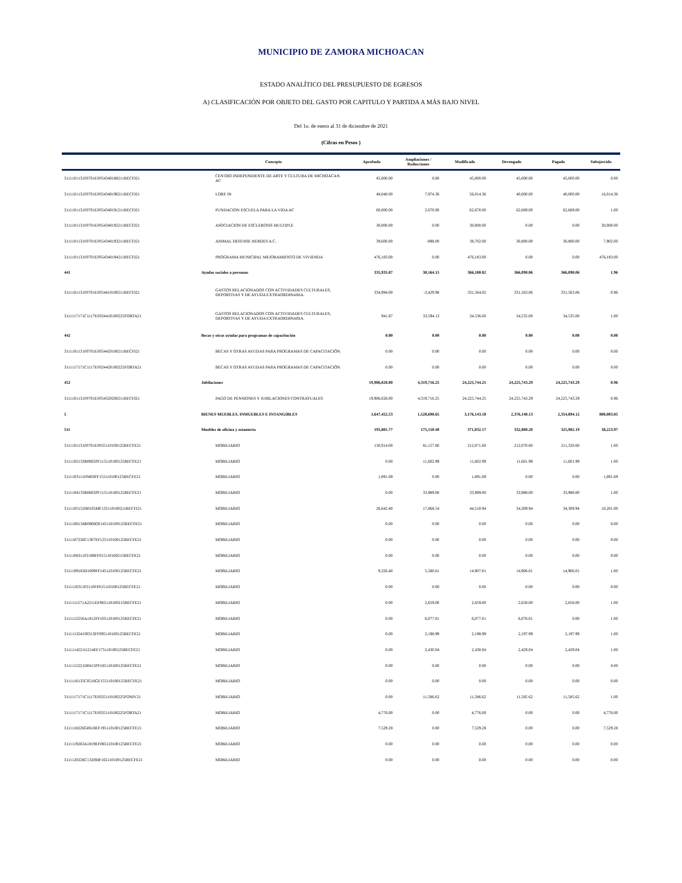MUNICIPIO DE ZAMORA MICHOACAN
ESTADO ANALÍTICO DEL PRESUPUESTO DE EGRESOS
A) CLASIFICACIÓN POR OBJETO DEL GASTO POR CAPITULO Y PARTIDA A MÁS BAJO NIVEL
Del 1o. de enero al 31 de diciembre de 2021
(Cifras en Pesos )
| | Concepto | Aprobado | Ampliaciones / Reducciones | Modificado | Devengado | Pagado | Subejercido |
| --- | --- | --- | --- | --- | --- | --- | --- |
| 3111101131F0701EF054340188211RECFI21 | CENTRO INDEPENDIENTE DE ARTE Y CULTURA DE MICHOACAN AC | 45,000.00 | 0.00 | 45,000.00 | 45,000.00 | 45,000.00 | 0.00 |
| 3111101131F0701EF054340190211RECFI21 | LORE IN | 48,040.00 | 7,974.36 | 56,014.36 | 40,000.00 | 40,000.00 | 16,014.36 |
| 3111101131F0701EF054340191211RECFI21 | FUNDACION ESCUELA PARA LA VIDA AC | 60,000.00 | 2,670.00 | 62,670.00 | 62,669.00 | 62,669.00 | 1.00 |
| 3111101131F0701EF054340192211RECFI21 | ASOCIACION DE ESCLEROSIS MULTIPLE | 30,000.00 | 0.00 | 30,000.00 | 0.00 | 0.00 | 30,000.00 |
| 3111101131F0701EF054340193211RECFI21 | ANIMAL DEFENSE HEROES A.C. | 39,600.00 | -898.00 | 38,702.00 | 30,800.00 | 30,800.00 | 7,902.00 |
| 3111101131F0701EF054340194211RECFI21 | PROGRAMA MUNICIPAL MEJORAMIENTO DE VIVIENDA | 476,183.00 | 0.00 | 476,183.00 | 0.00 | 0.00 | 476,183.00 |
| 441 | Ayudas sociales a personas | 335,935.87 | 30,164.15 | 366,100.02 | 366,098.06 | 366,098.06 | 1.96 |
| 3111101131F0701EF054410100211RECFI21 | GASTOS RELACIONADOS CON ACTIVIDADES CULTURALES, DEPORTIVAS Y DE AYUDA EXTRAORDINARIA. | 334,994.00 | -3,429.98 | 331,564.02 | 331,563.06 | 331,563.06 | 0.96 |
| 3111117171C1117EF024410100225FORTA21 | GASTOS RELACIONADOS CON ACTIVIDADES CULTURALES, DEPORTIVAS Y DE AYUDA EXTRAORDINARIA. | 941.87 | 33,594.13 | 34,536.00 | 34,535.00 | 34,535.00 | 1.00 |
| 442 | Becas y otras ayudas para programas de capacitación | 0.00 | 0.00 | 0.00 | 0.00 | 0.00 | 0.00 |
| 3111101131F0701EF054420100211RECFI21 | BECAS Y OTRAS AYUDAS PARA PROGRAMAS DE CAPACITACIÓN. | 0.00 | 0.00 | 0.00 | 0.00 | 0.00 | 0.00 |
| 3111117171C1117EF024420100225FORTA21 | BECAS Y OTRAS AYUDAS PARA PROGRAMAS DE CAPACITACIÓN. | 0.00 | 0.00 | 0.00 | 0.00 | 0.00 | 0.00 |
| 452 | Jubilaciones | 19,906,028.00 | 4,319,716.25 | 24,225,744.25 | 24,225,743.29 | 24,225,743.29 | 0.96 |
| 3111101131F0701EF054520200211RECFI21 | PAGO DE PENSIONES Y JUBILACIONES CONTRATUALES | 19,906,028.00 | 4,319,716.25 | 24,225,744.25 | 24,225,743.29 | 24,225,743.29 | 0.96 |
| 5 | BIENES MUEBLES, INMUEBLES E INTANGIBLES | 1,647,452.53 | 1,528,690.65 | 3,176,143.18 | 2,376,140.13 | 2,354,894.12 | 800,003.05 |
| 511 | Muebles de oficina y estantería | 195,881.77 | 175,150.40 | 371,032.17 | 332,808.20 | 325,982.19 | 38,223.97 |
| 3111101131F0701EF055110100125RECFE21 | MOBILIARIO | 130,914.00 | 81,157.60 | 212,071.60 | 212,070.60 | 211,320.60 | 1.00 |
| 3111102133R0602PF115110100125RECFE21 | MOBILIARIO | 0.00 | 11,602.99 | 11,602.99 | 11,601.99 | 11,601.99 | 1.00 |
| 3111103111F0403PF155110100125RECFE21 | MOBILIARIO | 1,891.69 | 0.00 | 1,891.69 | 0.00 | 0.00 | 1,891.69 |
| 3111104133R0602PF115110100125RECFE21 | MOBILIARIO | 0.00 | 33,989.00 | 33,989.00 | 33,988.00 | 33,988.00 | 1.00 |
| 3111105152H0105MF135110100211RECFI21 | MOBILIARIO | 26,642.40 | 17,868.54 | 44,510.94 | 34,309.94 | 34,309.94 | 10,201.00 |
| 3111106134R0806OF145110100125RECFE21 | MOBILIARIO | 0.00 | 0.00 | 0.00 | 0.00 | 0.00 | 0.00 |
| 3111107226C1307EF125110100125RECFE21 | MOBILIARIO | 0.00 | 0.00 | 0.00 | 0.00 | 0.00 | 0.00 |
| 3111108311P2108FF015110100215RECFE21 | MOBILIARIO | 0.00 | 0.00 | 0.00 | 0.00 | 0.00 | 0.00 |
| 3111109183D1009FF145110100125RECFE21 | MOBILIARIO | 9,326.40 | 5,580.61 | 14,907.01 | 14,906.01 | 14,906.01 | 1.00 |
| 3111110311P2110FF015110100125RECFE21 | MOBILIARIO | 0.00 | 0.00 | 0.00 | 0.00 | 0.00 | 0.00 |
| 3111111271A2211EF065110100215RECFE21 | MOBILIARIO | 0.00 | 2,659.00 | 2,659.00 | 2,658.00 | 2,658.00 | 1.00 |
| 3111112256A1812FF105110100125RECFE21 | MOBILIARIO | 0.00 | 6,077.01 | 6,077.01 | 6,076.01 | 0.00 | 1.00 |
| 3111113241S0313FF095110100125RECFE21 | MOBILIARIO | 0.00 | 2,198.99 | 2,198.99 | 2,197.99 | 2,197.99 | 1.00 |
| 3111114221I1214EF175110100125RECFE21 | MOBILIARIO | 0.00 | 2,430.04 | 2,430.04 | 2,429.04 | 2,429.04 | 1.00 |
| 3111115221D0415PF185110100125RECFE21 | MOBILIARIO | 0.00 | 0.00 | 0.00 | 0.00 | 0.00 | 0.00 |
| 3111116135C0516GF155110100125RECFE21 | MOBILIARIO | 0.00 | 0.00 | 0.00 | 0.00 | 0.00 | 0.00 |
| 3111117171C1117EF025110100225FONIV21 | MOBILIARIO | 0.00 | 11,586.62 | 11,586.62 | 11,585.62 | 11,585.62 | 1.00 |
| 3111117171C1117EF025110100225FORTA21 | MOBILIARIO | 4,776.00 | 0.00 | 4,776.00 | 0.00 | 0.00 | 4,776.00 |
| 3111118226G0618EF195110100125RECFE21 | MOBILIARIO | 7,529.28 | 0.00 | 7,529.28 | 0.00 | 0.00 | 7,529.28 |
| 3111119263A1819EF085110100125RECFE21 | MOBILIARIO | 0.00 | 0.00 | 0.00 | 0.00 | 0.00 | 0.00 |
| 3111120226C1320MF165110100125RECFE21 | MOBILIARIO | 0.00 | 0.00 | 0.00 | 0.00 | 0.00 | 0.00 |